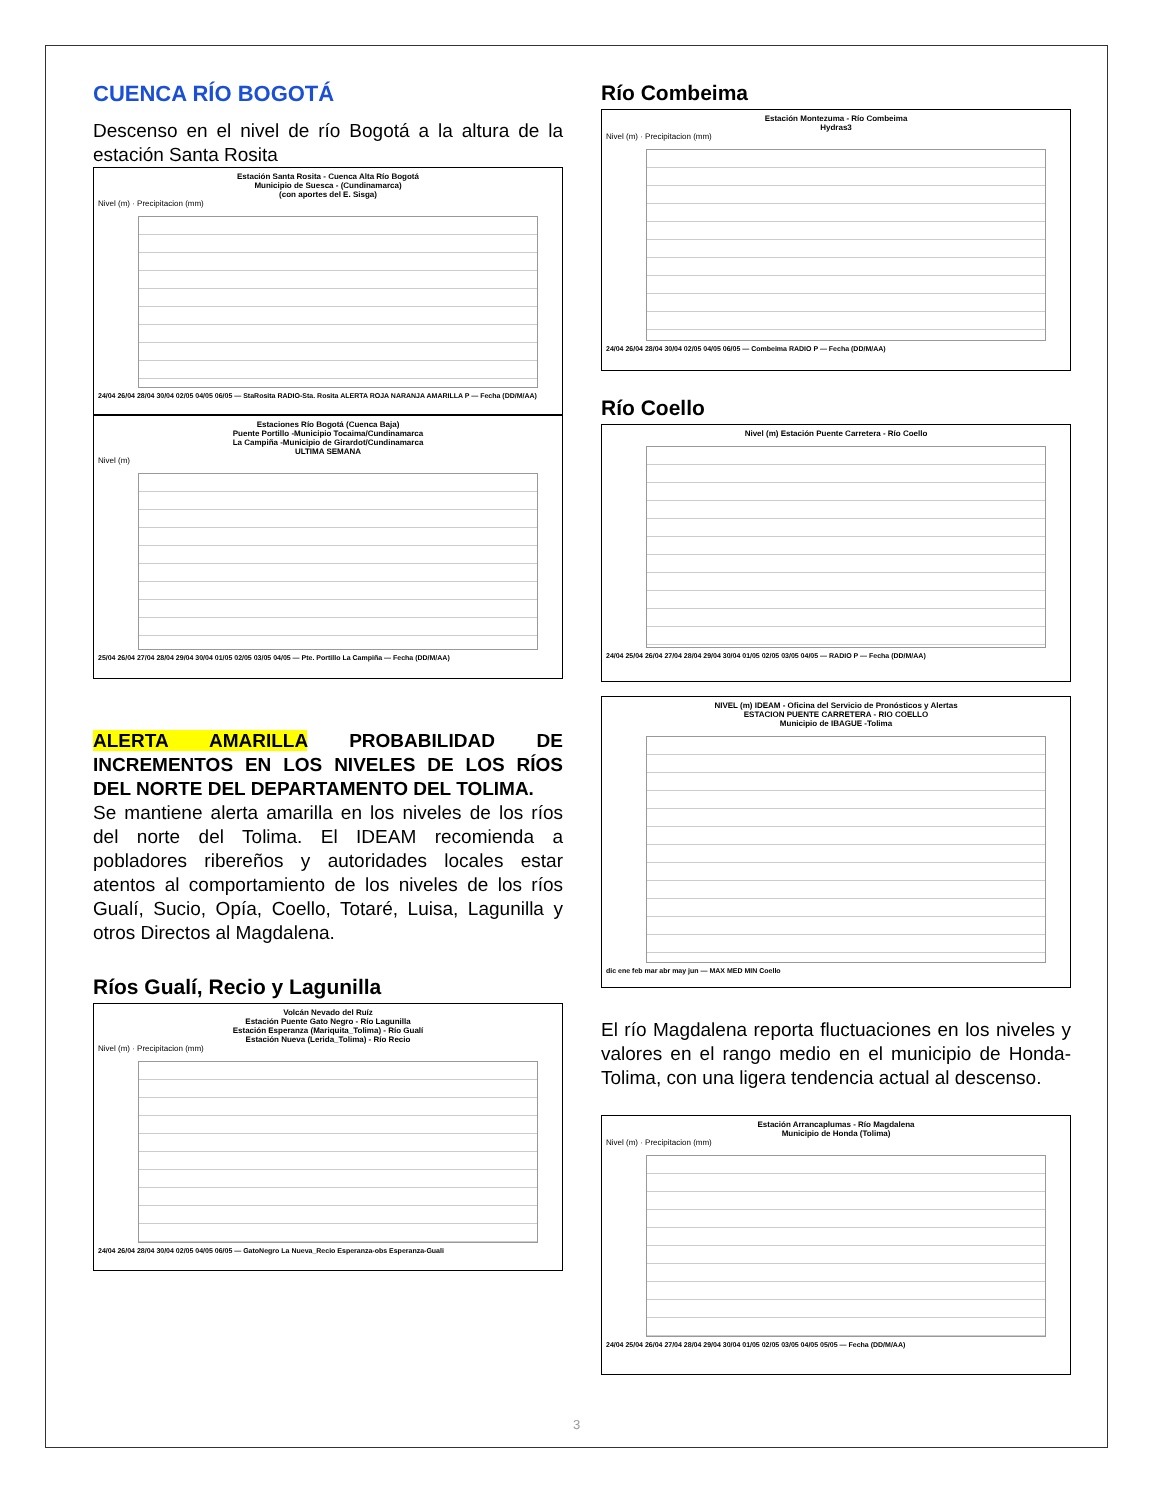CUENCA RÍO BOGOTÁ
Descenso en el nivel de río Bogotá a la altura de la estación Santa Rosita
Estación Santa Rosita - Cuenca Alta Río Bogotá
Municipio de Suesca - (Cundinamarca)
(con aportes del E. Sisga)
Nivel (m) · Precipitacion (mm)
24/04 26/04 28/04 30/04 02/05 04/05 06/05 — StaRosita RADIO-Sta. Rosita ALERTA ROJA NARANJA AMARILLA P — Fecha (DD/M/AA)
Estaciones Río Bogotá (Cuenca Baja)
Puente Portillo -Municipio Tocaima/Cundinamarca
La Campiña -Municipio de Girardot/Cundinamarca
ULTIMA SEMANA
Nivel (m)
25/04 26/04 27/04 28/04 29/04 30/04 01/05 02/05 03/05 04/05 — Pte. Portillo La Campiña — Fecha (DD/M/AA)
ALERTA AMARILLA PROBABILIDAD DE INCREMENTOS EN LOS NIVELES DE LOS RÍOS DEL NORTE DEL DEPARTAMENTO DEL TOLIMA.
Se mantiene alerta amarilla en los niveles de los ríos del norte del Tolima. El IDEAM recomienda a pobladores ribereños y autoridades locales estar atentos al comportamiento de los niveles de los ríos Gualí, Sucio, Opía, Coello, Totaré, Luisa, Lagunilla y otros Directos al Magdalena.
Ríos Gualí, Recio y Lagunilla
Volcán Nevado del Ruíz
Estación Puente Gato Negro - Río Lagunilla
Estación Esperanza (Mariquita_Tolima) - Río Gualí
Estación Nueva (Lerida_Tolima) - Río Recio
Nivel (m) · Precipitacion (mm)
24/04 26/04 28/04 30/04 02/05 04/05 06/05 — GatoNegro La Nueva_Recio Esperanza-obs Esperanza-Guali
Río Combeima
Estación Montezuma - Río Combeima
Hydras3
Nivel (m) · Precipitacion (mm)
24/04 26/04 28/04 30/04 02/05 04/05 06/05 — Combeima RADIO P — Fecha (DD/M/AA)
Río Coello
Nivel (m) Estación Puente Carretera - Río Coello
24/04 25/04 26/04 27/04 28/04 29/04 30/04 01/05 02/05 03/05 04/05 — RADIO P — Fecha (DD/M/AA)
NIVEL (m) IDEAM - Oficina del Servicio de Pronósticos y Alertas
ESTACION PUENTE CARRETERA - RIO COELLO
Municipio de IBAGUE -Tolima
dic ene feb mar abr may jun — MAX MED MIN Coello
El río Magdalena reporta fluctuaciones en los niveles y valores en el rango medio en el municipio de Honda-Tolima, con una ligera tendencia actual al descenso.
Estación Arrancaplumas - Río Magdalena
Municipio de Honda (Tolima)
Nivel (m) · Precipitacion (mm)
24/04 25/04 26/04 27/04 28/04 29/04 30/04 01/05 02/05 03/05 04/05 05/05 — Fecha (DD/M/AA)
3